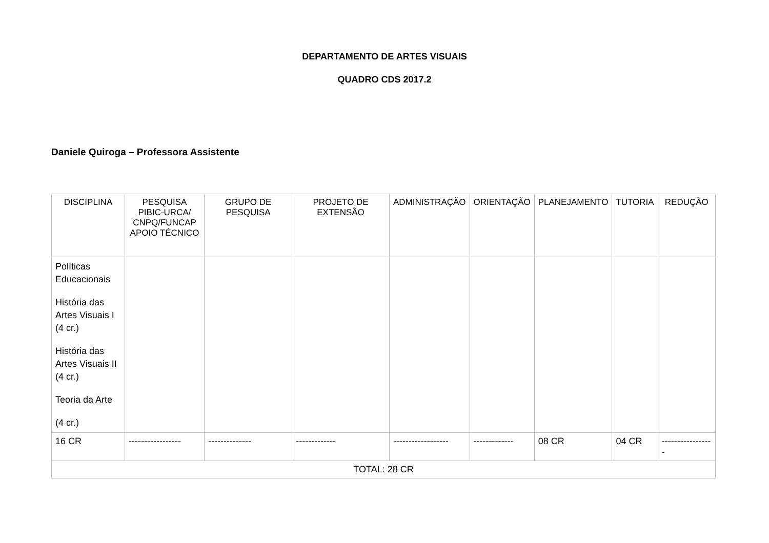DEPARTAMENTO DE ARTES VISUAIS
QUADRO CDS 2017.2
Daniele Quiroga – Professora Assistente
| DISCIPLINA | PESQUISA PIBIC-URCA/ CNPQ/FUNCAP APOIO TÉCNICO | GRUPO DE PESQUISA | PROJETO DE EXTENSÃO | ADMINISTRAÇÃO | ORIENTAÇÃO | PLANEJAMENTO | TUTORIA | REDUÇÃO |
| --- | --- | --- | --- | --- | --- | --- | --- | --- |
| Políticas Educacionais História das Artes Visuais I (4 cr.) História das Artes Visuais II (4 cr.) Teoria da Arte (4 cr.) | | | | | | | | |
| 16 CR | ----------------- | -------------- | ------------- | ------------------ | ------------- | 08 CR | 04 CR | ----------------- |
| TOTAL: 28 CR | | | | | | | | |